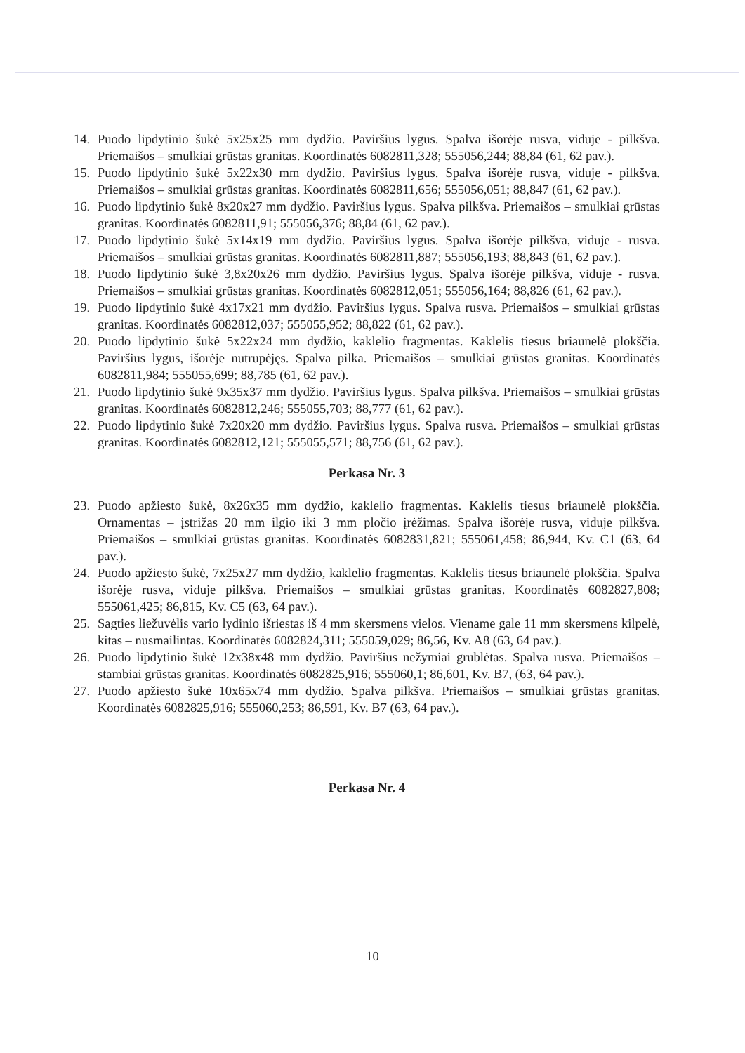14. Puodo lipdytinio šukė 5x25x25 mm dydžio. Paviršius lygus. Spalva išorėje rusva, viduje - pilkšva. Priemaišos – smulkiai grūstas granitas. Koordinatės 6082811,328; 555056,244; 88,84 (61, 62 pav.).
15. Puodo lipdytinio šukė 5x22x30 mm dydžio. Paviršius lygus. Spalva išorėje rusva, viduje - pilkšva. Priemaišos – smulkiai grūstas granitas. Koordinatės 6082811,656; 555056,051; 88,847 (61, 62 pav.).
16. Puodo lipdytinio šukė 8x20x27 mm dydžio. Paviršius lygus. Spalva pilkšva. Priemaišos – smulkiai grūstas granitas. Koordinatės 6082811,91; 555056,376; 88,84 (61, 62 pav.).
17. Puodo lipdytinio šukė 5x14x19 mm dydžio. Paviršius lygus. Spalva išorėje pilkšva, viduje - rusva. Priemaišos – smulkiai grūstas granitas. Koordinatės 6082811,887; 555056,193; 88,843 (61, 62 pav.).
18. Puodo lipdytinio šukė 3,8x20x26 mm dydžio. Paviršius lygus. Spalva išorėje pilkšva, viduje - rusva. Priemaišos – smulkiai grūstas granitas. Koordinatės 6082812,051; 555056,164; 88,826 (61, 62 pav.).
19. Puodo lipdytinio šukė 4x17x21 mm dydžio. Paviršius lygus. Spalva rusva. Priemaišos – smulkiai grūstas granitas. Koordinatės 6082812,037; 555055,952; 88,822 (61, 62 pav.).
20. Puodo lipdytinio šukė 5x22x24 mm dydžio, kaklelio fragmentas. Kaklelis tiesus briaunelė plokščia. Paviršius lygus, išorėje nutrupėjęs. Spalva pilka. Priemaišos – smulkiai grūstas granitas. Koordinatės 6082811,984; 555055,699; 88,785 (61, 62 pav.).
21. Puodo lipdytinio šukė 9x35x37 mm dydžio. Paviršius lygus. Spalva pilkšva. Priemaišos – smulkiai grūstas granitas. Koordinatės 6082812,246; 555055,703; 88,777 (61, 62 pav.).
22. Puodo lipdytinio šukė 7x20x20 mm dydžio. Paviršius lygus. Spalva rusva. Priemaišos – smulkiai grūstas granitas. Koordinatės 6082812,121; 555055,571; 88,756 (61, 62 pav.).
Perkasa Nr. 3
23. Puodo apžiesto šukė, 8x26x35 mm dydžio, kaklelio fragmentas. Kaklelis tiesus briaunelė plokščia. Ornamentas – įstrižas 20 mm ilgio iki 3 mm pločio įrėžimas. Spalva išorėje rusva, viduje pilkšva. Priemaišos – smulkiai grūstas granitas. Koordinatės 6082831,821; 555061,458; 86,944, Kv. C1 (63, 64 pav.).
24. Puodo apžiesto šukė, 7x25x27 mm dydžio, kaklelio fragmentas. Kaklelis tiesus briaunelė plokščia. Spalva išorėje rusva, viduje pilkšva. Priemaišos – smulkiai grūstas granitas. Koordinatės 6082827,808; 555061,425; 86,815, Kv. C5 (63, 64 pav.).
25. Sagties liežuvėlis vario lydinio išriestas iš 4 mm skersmens vielos. Viename gale 11 mm skersmens kilpelė, kitas – nusmailintas. Koordinatės 6082824,311; 555059,029; 86,56, Kv. A8 (63, 64 pav.).
26. Puodo lipdytinio šukė 12x38x48 mm dydžio. Paviršius nežymiai grublėtas. Spalva rusva. Priemaišos – stambiai grūstas granitas. Koordinatės 6082825,916; 555060,1; 86,601, Kv. B7, (63, 64 pav.).
27. Puodo apžiesto šukė 10x65x74 mm dydžio. Spalva pilkšva. Priemaišos – smulkiai grūstas granitas. Koordinatės 6082825,916; 555060,253; 86,591, Kv. B7 (63, 64 pav.).
Perkasa Nr. 4
10